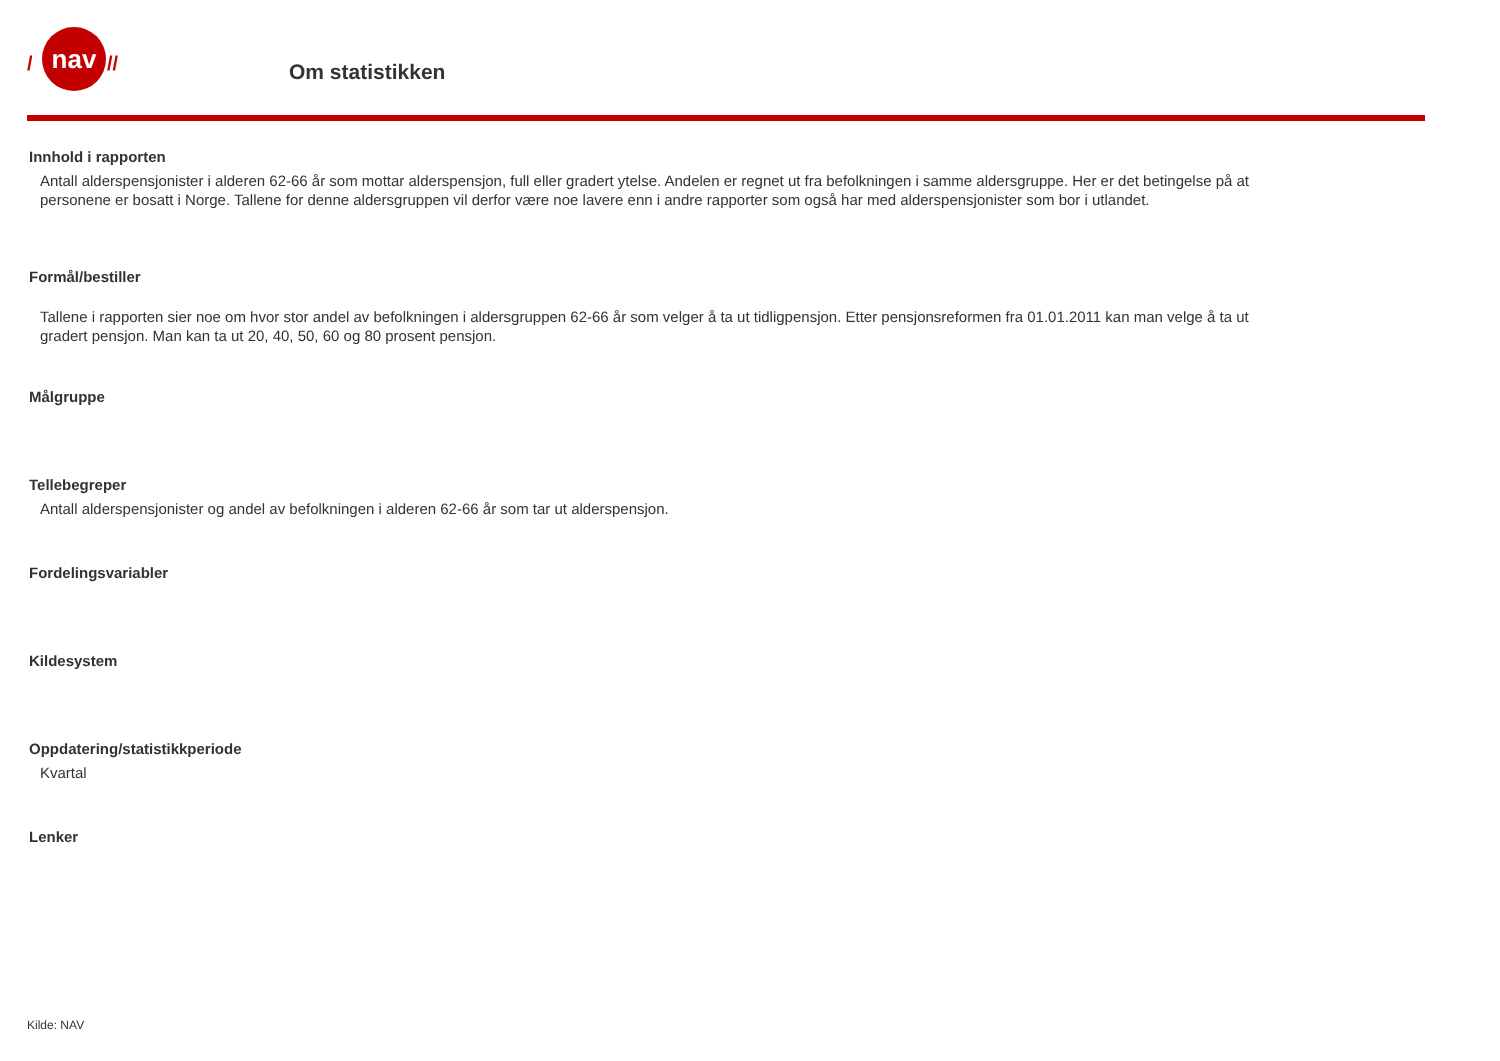nav
/
//
Om statistikken
Innhold i rapporten
Antall alderspensjonister i alderen 62-66 år som mottar alderspensjon, full eller gradert ytelse. Andelen er regnet ut fra befolkningen i samme aldersgruppe. Her er det betingelse på at personene er bosatt i Norge. Tallene for denne aldersgruppen vil derfor være noe lavere enn i andre rapporter som også har med alderspensjonister som bor i utlandet.
Formål/bestiller
Tallene i rapporten sier noe om hvor stor andel av befolkningen i aldersgruppen 62-66 år som velger å ta ut tidligpensjon. Etter pensjonsreformen fra 01.01.2011 kan man velge å ta ut gradert pensjon. Man kan ta ut 20, 40, 50, 60 og 80 prosent pensjon.
Målgruppe
Tellebegreper
Antall alderspensjonister og andel av befolkningen i alderen 62-66 år som tar ut alderspensjon.
Fordelingsvariabler
Kildesystem
Oppdatering/statistikkperiode
Kvartal
Lenker
Kilde: NAV